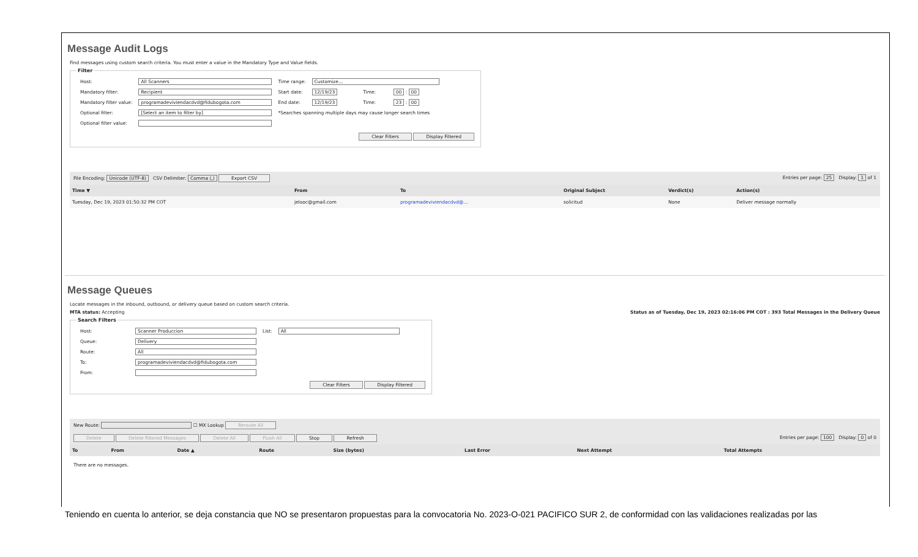Message Audit Logs
Find messages using custom search criteria. You must enter a value in the Mandatory Type and Value fields.
Filter
| Host: | All Scanners | Time range: | Customize... | | |
| Mandatory filter: | Recipient | Start date: | 12/19/23 | Time: | 00 : 00 |
| Mandatory filter value: | programadeviviendacdvd@fidubogota.com | End date: | 12/19/23 | Time: | 23 : 00 |
| Optional filter: | [Select an item to filter by] | *Searches spanning multiple days may cause longer search times | | | |
| Optional filter value: | | | | | |
Clear Filters Display Filtered
File Encoding: Unicode (UTF-8) CSV Delimiter: Comma (,) Export CSV Entries per page: 25 Display: 1 of 1
| Time ▼ | From | To | Original Subject | Verdict(s) | Action(s) |
| --- | --- | --- | --- | --- | --- |
| Tuesday, Dec 19, 2023 01:50:32 PM COT | jelooc@gmail.com | programadeviviendacdvd@... | solicitud | None | Deliver message normally |
Message Queues
Locate messages in the inbound, outbound, or delivery queue based on custom search criteria.
MTA status: Accepting Status as of Tuesday, Dec 19, 2023 02:16:06 PM COT : 393 Total Messages in the Delivery Queue
Search Filters
| Host: | Scanner Produccion | List: | All |
| Queue: | Delivery | | |
| Route: | All | | |
| To: | programadeviviendacdvd@fidubogota.com | | |
| From: | | | |
Clear Filters Display Filtered
New Route: ☐ MX Lookup Reroute All
Delete Delete Filtered Messages Delete All Flush All Stop Refresh Entries per page: 100 Display: 0 of 0
| To | From | Date ▲ | Route | Size (bytes) | Last Error | Next Attempt | Total Attempts |
| --- | --- | --- | --- | --- | --- | --- | --- |
There are no messages.
Teniendo en cuenta lo anterior, se deja constancia que NO se presentaron propuestas para la convocatoria No. 2023-O-021 PACIFICO SUR 2, de conformidad con las validaciones realizadas por las